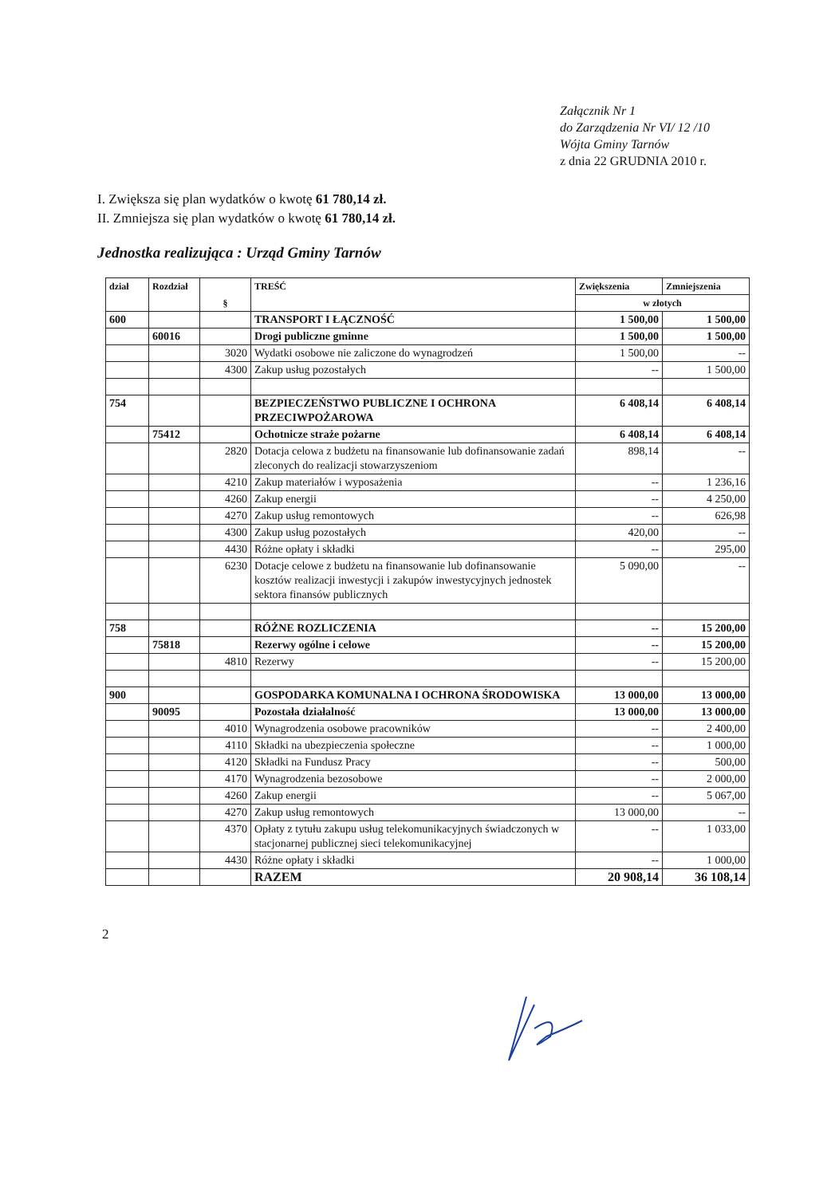Załącznik Nr 1
do Zarządzenia Nr VI/ 12 /10
Wójta Gminy Tarnów
z dnia 22 GRUDNIA 2010 r.
I. Zwiększa się plan wydatków o kwotę 61 780,14 zł.
II. Zmniejsza się plan wydatków o kwotę 61 780,14 zł.
Jednostka realizująca : Urząd Gminy Tarnów
| dział | Rozdział | § | TREŚĆ | Zwiększenia | Zmniejszenia |
| --- | --- | --- | --- | --- | --- |
| | | | | w złotych | |
| 600 | | | TRANSPORT I ŁĄCZNOŚĆ | 1 500,00 | 1 500,00 |
| | 60016 | | Drogi publiczne gminne | 1 500,00 | 1 500,00 |
| | | 3020 | Wydatki osobowe nie zaliczone do wynagrodzeń | 1 500,00 | -- |
| | | 4300 | Zakup usług pozostałych | -- | 1 500,00 |
| 754 | | | BEZPIECZEŃSTWO PUBLICZNE I OCHRONA PRZECIWPOŻAROWA | 6 408,14 | 6 408,14 |
| | 75412 | | Ochotnicze straże pożarne | 6 408,14 | 6 408,14 |
| | | 2820 | Dotacja celowa z budżetu na finansowanie lub dofinansowanie zadań zleconych do realizacji stowarzyszeniom | 898,14 | -- |
| | | 4210 | Zakup materiałów i wyposażenia | -- | 1 236,16 |
| | | 4260 | Zakup energii | -- | 4 250,00 |
| | | 4270 | Zakup usług remontowych | -- | 626,98 |
| | | 4300 | Zakup usług pozostałych | 420,00 | -- |
| | | 4430 | Różne opłaty i składki | -- | 295,00 |
| | | 6230 | Dotacje celowe z budżetu na finansowanie lub dofinansowanie kosztów realizacji inwestycji i zakupów inwestycyjnych jednostek sektora finansów publicznych | 5 090,00 | -- |
| 758 | | | RÓŻNE ROZLICZENIA | -- | 15 200,00 |
| | 75818 | | Rezerwy ogólne i celowe | -- | 15 200,00 |
| | | 4810 | Rezerwy | -- | 15 200,00 |
| 900 | | | GOSPODARKA KOMUNALNA I OCHRONA ŚRODOWISKA | 13 000,00 | 13 000,00 |
| | 90095 | | Pozostała działalność | 13 000,00 | 13 000,00 |
| | | 4010 | Wynagrodzenia osobowe pracowników | -- | 2 400,00 |
| | | 4110 | Składki na ubezpieczenia społeczne | -- | 1 000,00 |
| | | 4120 | Składki na Fundusz Pracy | -- | 500,00 |
| | | 4170 | Wynagrodzenia bezosobowe | -- | 2 000,00 |
| | | 4260 | Zakup energii | -- | 5 067,00 |
| | | 4270 | Zakup usług remontowych | 13 000,00 | -- |
| | | 4370 | Opłaty z tytułu zakupu usług telekomunikacyjnych świadczonych w stacjonarnej publicznej sieci telekomunikacyjnej | -- | 1 033,00 |
| | | 4430 | Różne opłaty i składki | -- | 1 000,00 |
| | | | RAZEM | 20 908,14 | 36 108,14 |
2